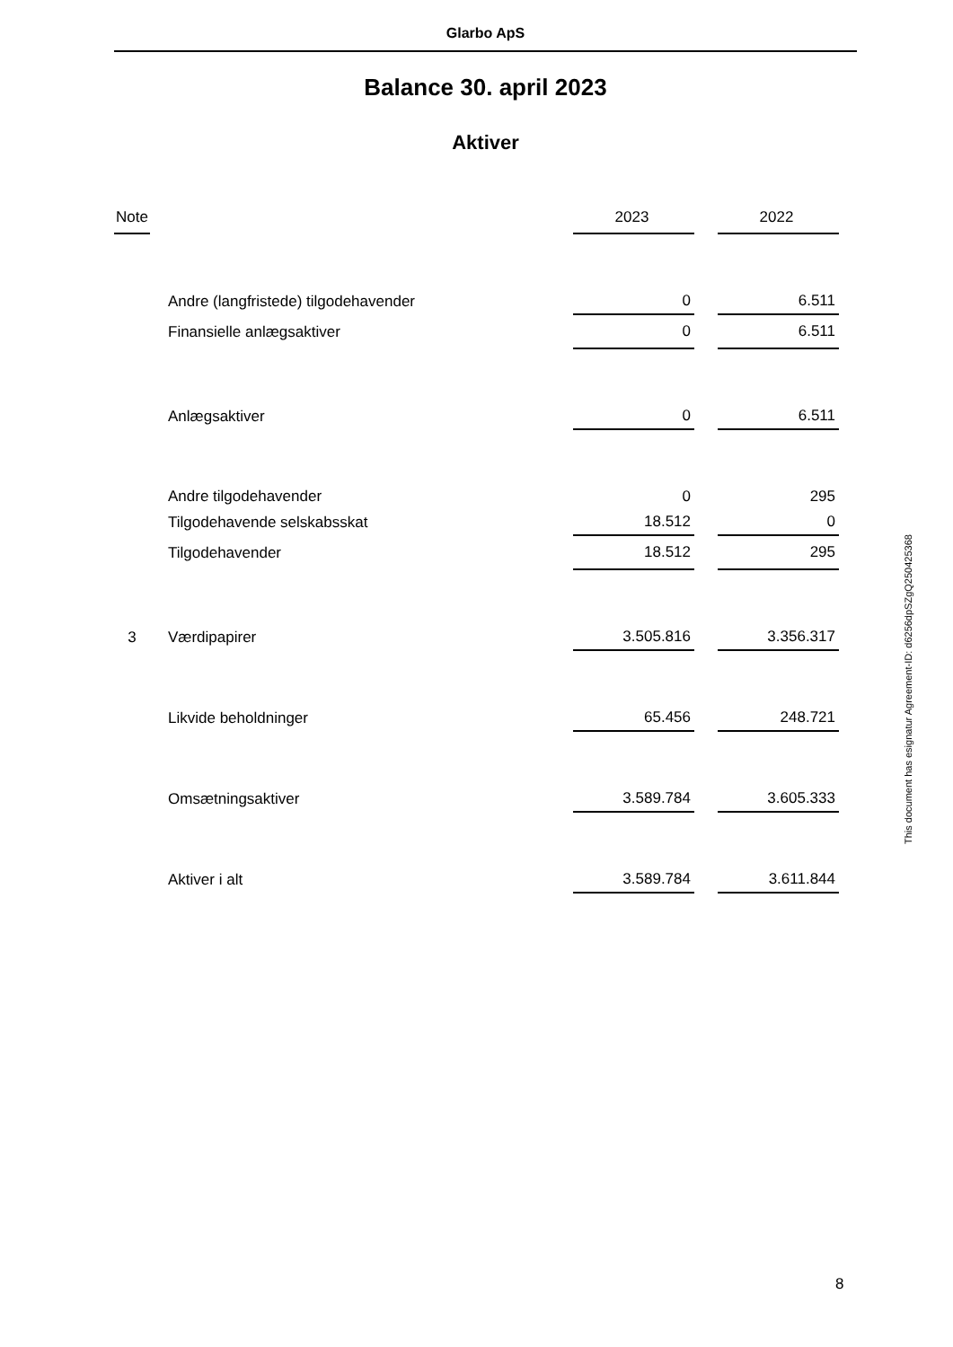Glarbo ApS
Balance 30. april 2023
Aktiver
| Note | | 2023 | | 2022 |
| --- | --- | --- | --- | --- |
| | Andre (langfristede) tilgodehavender | 0 | | 6.511 |
| | Finansielle anlægsaktiver | 0 | | 6.511 |
| | Anlægsaktiver | 0 | | 6.511 |
| | Andre tilgodehavender | 0 | | 295 |
| | Tilgodehavende selskabsskat | 18.512 | | 0 |
| | Tilgodehavender | 18.512 | | 295 |
| 3 | Værdipapirer | 3.505.816 | | 3.356.317 |
| | Likvide beholdninger | 65.456 | | 248.721 |
| | Omsætningsaktiver | 3.589.784 | | 3.605.333 |
| | Aktiver i alt | 3.589.784 | | 3.611.844 |
This document has esignatur Agreement-ID: d6256dpSZgQ250425368
8